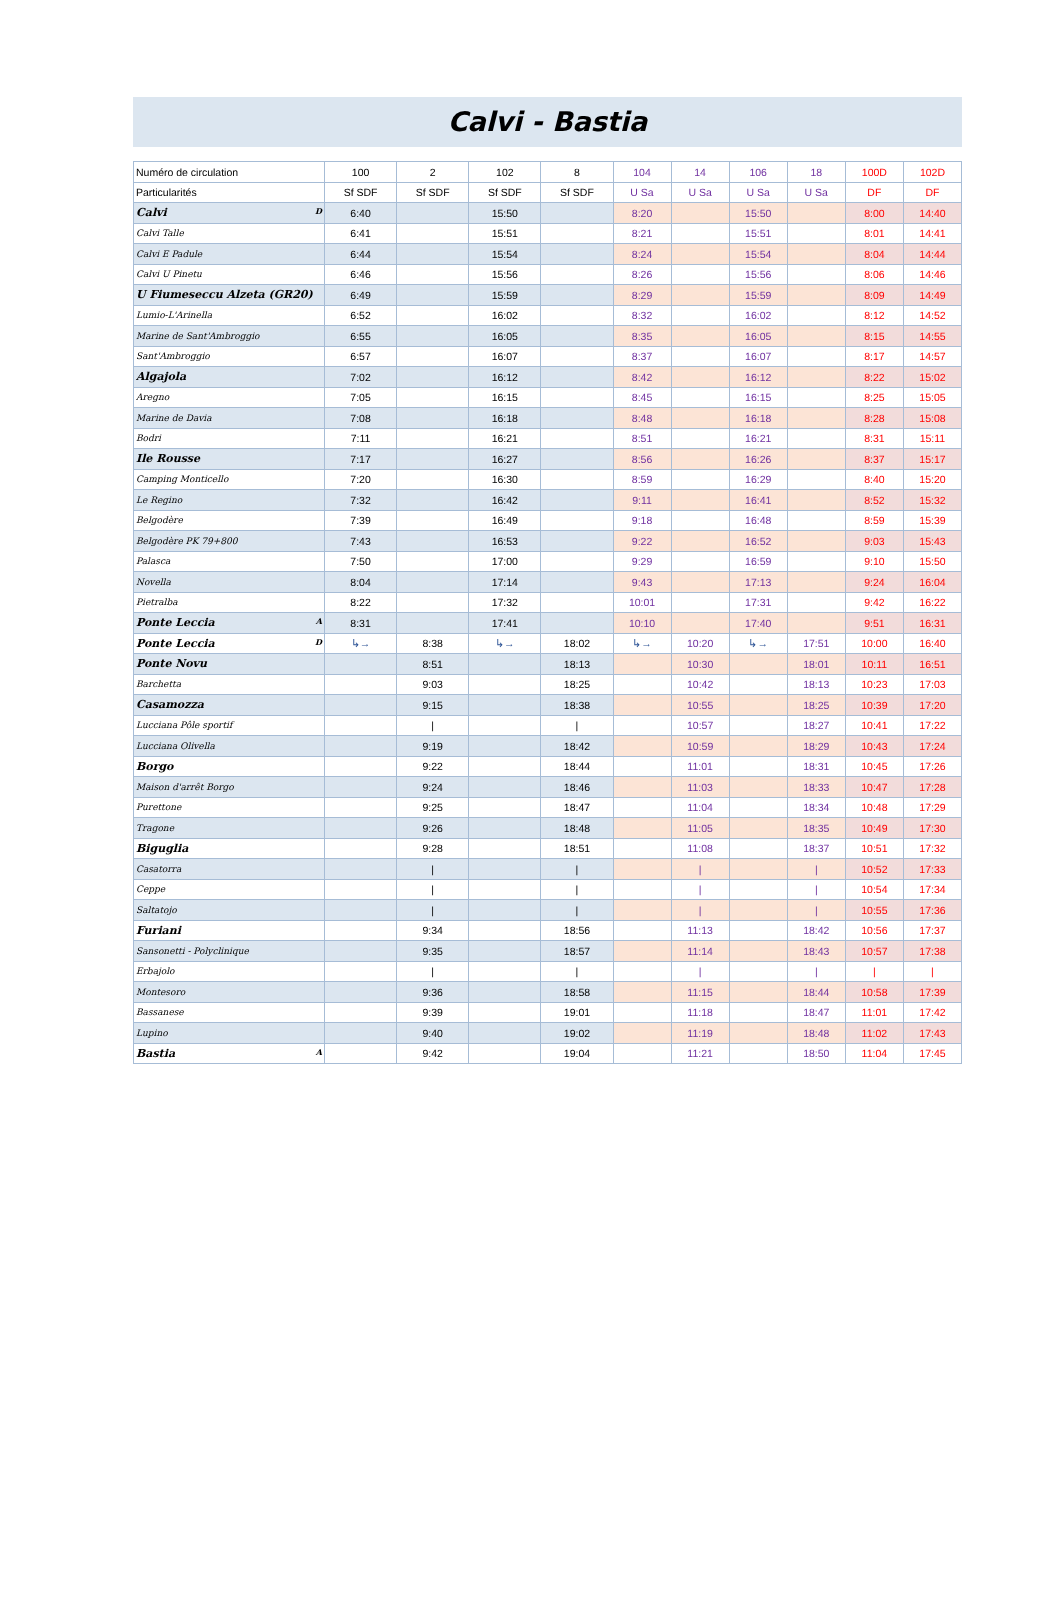Calvi - Bastia
| Numéro de circulation | 100 | 2 | 102 | 8 | 104 | 14 | 106 | 18 | 100D | 102D |
| Particularités | Sf SDF | Sf SDF | Sf SDF | Sf SDF | U Sa | U Sa | U Sa | U Sa | DF | DF |
| Calvi D | 6:40 | | 15:50 | | 8:20 | | 15:50 | | 8:00 | 14:40 |
| Calvi Talle | 6:41 | | 15:51 | | 8:21 | | 15:51 | | 8:01 | 14:41 |
| Calvi E Padule | 6:44 | | 15:54 | | 8:24 | | 15:54 | | 8:04 | 14:44 |
| Calvi U Pinetu | 6:46 | | 15:56 | | 8:26 | | 15:56 | | 8:06 | 14:46 |
| U Fiumeseccu Alzeta (GR20) | 6:49 | | 15:59 | | 8:29 | | 15:59 | | 8:09 | 14:49 |
| Lumio-L'Arinella | 6:52 | | 16:02 | | 8:32 | | 16:02 | | 8:12 | 14:52 |
| Marine de Sant'Ambroggio | 6:55 | | 16:05 | | 8:35 | | 16:05 | | 8:15 | 14:55 |
| Sant'Ambroggio | 6:57 | | 16:07 | | 8:37 | | 16:07 | | 8:17 | 14:57 |
| Algajola | 7:02 | | 16:12 | | 8:42 | | 16:12 | | 8:22 | 15:02 |
| Aregno | 7:05 | | 16:15 | | 8:45 | | 16:15 | | 8:25 | 15:05 |
| Marine de Davia | 7:08 | | 16:18 | | 8:48 | | 16:18 | | 8:28 | 15:08 |
| Bodri | 7:11 | | 16:21 | | 8:51 | | 16:21 | | 8:31 | 15:11 |
| Ile Rousse | 7:17 | | 16:27 | | 8:56 | | 16:26 | | 8:37 | 15:17 |
| Camping Monticello | 7:20 | | 16:30 | | 8:59 | | 16:29 | | 8:40 | 15:20 |
| Le Regino | 7:32 | | 16:42 | | 9:11 | | 16:41 | | 8:52 | 15:32 |
| Belgodère | 7:39 | | 16:49 | | 9:18 | | 16:48 | | 8:59 | 15:39 |
| Belgodère PK 79+800 | 7:43 | | 16:53 | | 9:22 | | 16:52 | | 9:03 | 15:43 |
| Palasca | 7:50 | | 17:00 | | 9:29 | | 16:59 | | 9:10 | 15:50 |
| Novella | 8:04 | | 17:14 | | 9:43 | | 17:13 | | 9:24 | 16:04 |
| Pietralba | 8:22 | | 17:32 | | 10:01 | | 17:31 | | 9:42 | 16:22 |
| Ponte Leccia A | 8:31 | | 17:41 | | 10:10 | | 17:40 | | 9:51 | 16:31 |
| Ponte Leccia D | ↳→ | 8:38 | ↳→ | 18:02 | ↳→ | 10:20 | ↳→ | 17:51 | 10:00 | 16:40 |
| Ponte Novu | | 8:51 | | 18:13 | | 10:30 | | 18:01 | 10:11 | 16:51 |
| Barchetta | | 9:03 | | 18:25 | | 10:42 | | 18:13 | 10:23 | 17:03 |
| Casamozza | | 9:15 | | 18:38 | | 10:55 | | 18:25 | 10:39 | 17:20 |
| Lucciana Pôle sportif | | / | | / | | 10:57 | | 18:27 | 10:41 | 17:22 |
| Lucciana Olivella | | 9:19 | | 18:42 | | 10:59 | | 18:29 | 10:43 | 17:24 |
| Borgo | | 9:22 | | 18:44 | | 11:01 | | 18:31 | 10:45 | 17:26 |
| Maison d'arrêt Borgo | | 9:24 | | 18:46 | | 11:03 | | 18:33 | 10:47 | 17:28 |
| Purettone | | 9:25 | | 18:47 | | 11:04 | | 18:34 | 10:48 | 17:29 |
| Tragone | | 9:26 | | 18:48 | | 11:05 | | 18:35 | 10:49 | 17:30 |
| Biguglia | | 9:28 | | 18:51 | | 11:08 | | 18:37 | 10:51 | 17:32 |
| Casatorra | | / | | / | | / | | / | 10:52 | 17:33 |
| Ceppe | | / | | / | | / | | / | 10:54 | 17:34 |
| Saltatojo | | / | | / | | / | | / | 10:55 | 17:36 |
| Furiani | | 9:34 | | 18:56 | | 11:13 | | 18:42 | 10:56 | 17:37 |
| Sansonetti - Polyclinique | | 9:35 | | 18:57 | | 11:14 | | 18:43 | 10:57 | 17:38 |
| Erbajolo | | / | | / | | / | | / | / | / |
| Montesoro | | 9:36 | | 18:58 | | 11:15 | | 18:44 | 10:58 | 17:39 |
| Bassanese | | 9:39 | | 19:01 | | 11:18 | | 18:47 | 11:01 | 17:42 |
| Lupino | | 9:40 | | 19:02 | | 11:19 | | 18:48 | 11:02 | 17:43 |
| Bastia A | | 9:42 | | 19:04 | | 11:21 | | 18:50 | 11:04 | 17:45 |